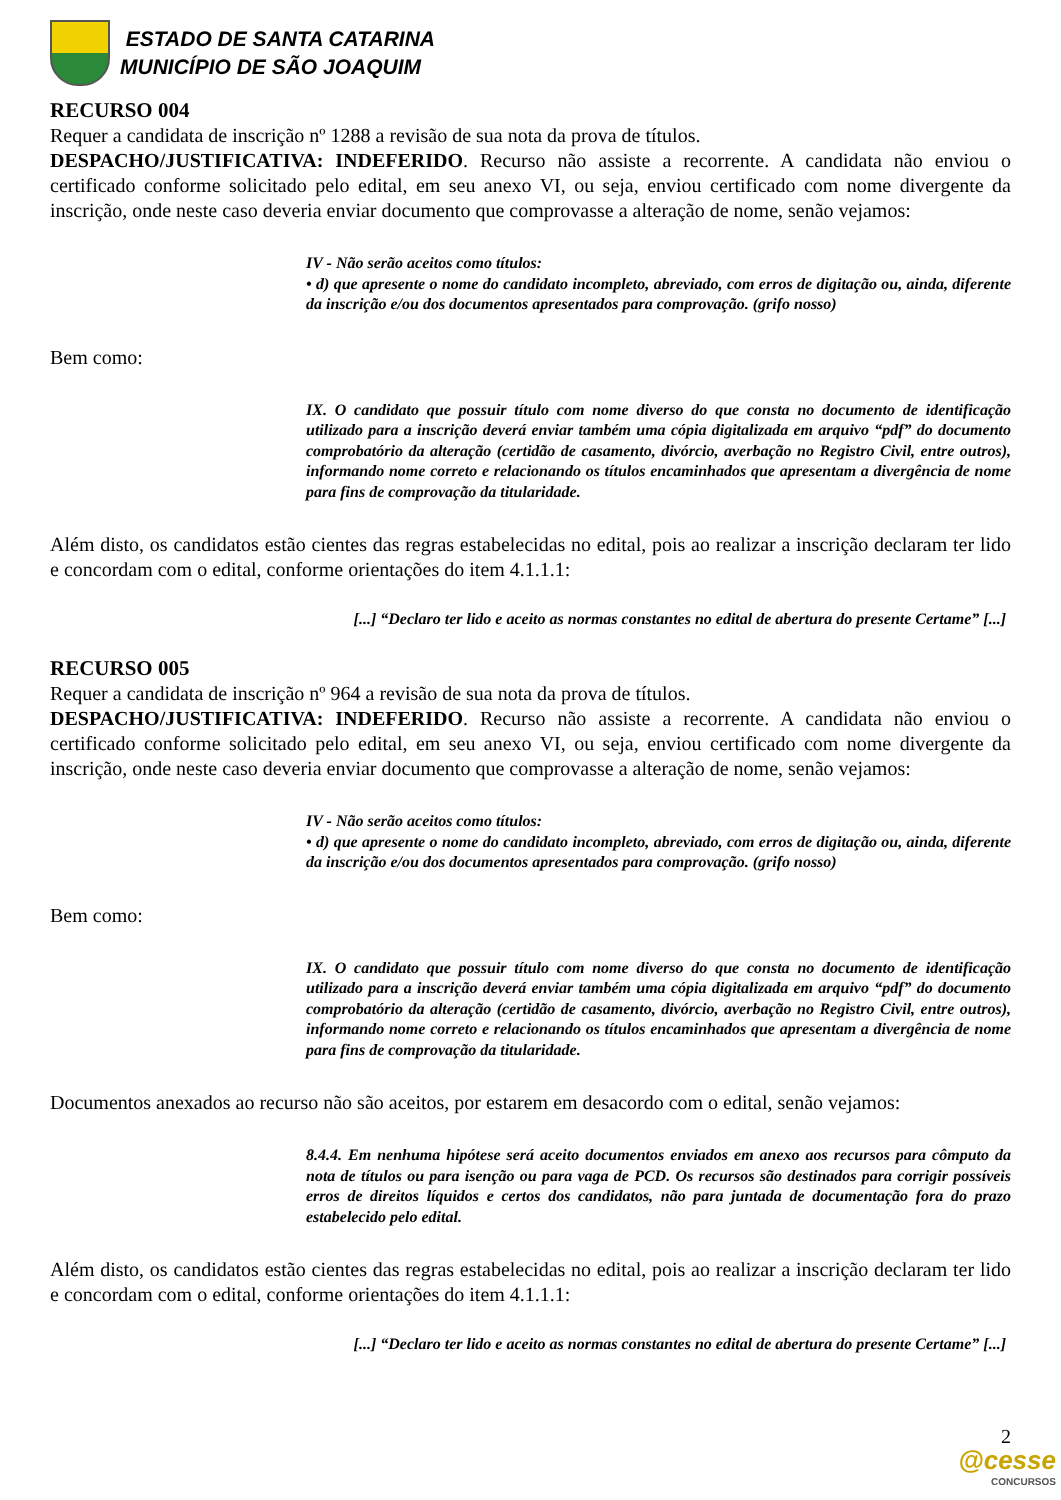ESTADO DE SANTA CATARINA
MUNICÍPIO DE SÃO JOAQUIM
RECURSO 004
Requer a candidata de inscrição nº 1288 a revisão de sua nota da prova de títulos.
DESPACHO/JUSTIFICATIVA: INDEFERIDO. Recurso não assiste a recorrente. A candidata não enviou o certificado conforme solicitado pelo edital, em seu anexo VI, ou seja, enviou certificado com nome divergente da inscrição, onde neste caso deveria enviar documento que comprovasse a alteração de nome, senão vejamos:
IV - Não serão aceitos como títulos:
• d) que apresente o nome do candidato incompleto, abreviado, com erros de digitação ou, ainda, diferente da inscrição e/ou dos documentos apresentados para comprovação. (grifo nosso)
Bem como:
IX. O candidato que possuir título com nome diverso do que consta no documento de identificação utilizado para a inscrição deverá enviar também uma cópia digitalizada em arquivo “pdf” do documento comprobatório da alteração (certidão de casamento, divórcio, averbação no Registro Civil, entre outros), informando nome correto e relacionando os títulos encaminhados que apresentam a divergência de nome para fins de comprovação da titularidade.
Além disto, os candidatos estão cientes das regras estabelecidas no edital, pois ao realizar a inscrição declaram ter lido e concordam com o edital, conforme orientações do item 4.1.1.1:
[...] “Declaro ter lido e aceito as normas constantes no edital de abertura do presente Certame” [...]
RECURSO 005
Requer a candidata de inscrição nº 964 a revisão de sua nota da prova de títulos.
DESPACHO/JUSTIFICATIVA: INDEFERIDO. Recurso não assiste a recorrente. A candidata não enviou o certificado conforme solicitado pelo edital, em seu anexo VI, ou seja, enviou certificado com nome divergente da inscrição, onde neste caso deveria enviar documento que comprovasse a alteração de nome, senão vejamos:
IV - Não serão aceitos como títulos:
• d) que apresente o nome do candidato incompleto, abreviado, com erros de digitação ou, ainda, diferente da inscrição e/ou dos documentos apresentados para comprovação. (grifo nosso)
Bem como:
IX. O candidato que possuir título com nome diverso do que consta no documento de identificação utilizado para a inscrição deverá enviar também uma cópia digitalizada em arquivo “pdf” do documento comprobatório da alteração (certidão de casamento, divórcio, averbação no Registro Civil, entre outros), informando nome correto e relacionando os títulos encaminhados que apresentam a divergência de nome para fins de comprovação da titularidade.
Documentos anexados ao recurso não são aceitos, por estarem em desacordo com o edital, senão vejamos:
8.4.4. Em nenhuma hipótese será aceito documentos enviados em anexo aos recursos para cômputo da nota de títulos ou para isenção ou para vaga de PCD. Os recursos são destinados para corrigir possíveis erros de direitos líquidos e certos dos candidatos, não para juntada de documentação fora do prazo estabelecido pelo edital.
Além disto, os candidatos estão cientes das regras estabelecidas no edital, pois ao realizar a inscrição declaram ter lido e concordam com o edital, conforme orientações do item 4.1.1.1:
[...] “Declaro ter lido e aceito as normas constantes no edital de abertura do presente Certame” [...]
2
@cesse
CONCURSOS